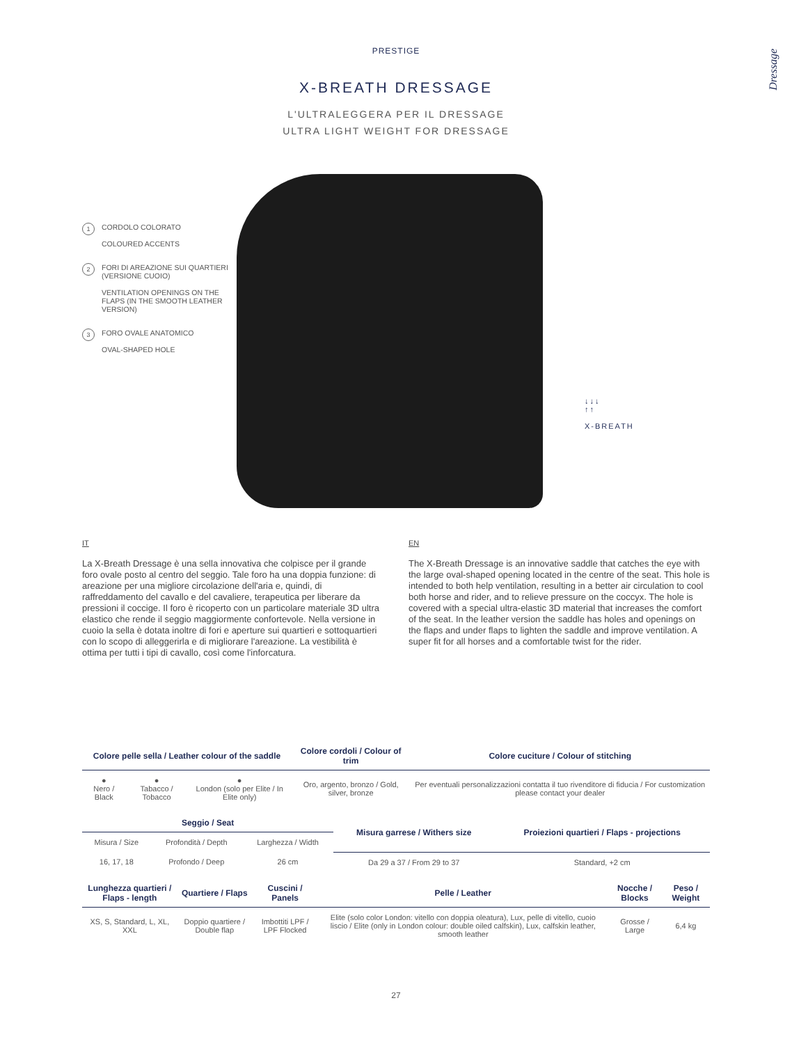PRESTIGE
X-BREATH DRESSAGE
L'ULTRALEGGERA PER IL DRESSAGE
ULTRA LIGHT WEIGHT FOR DRESSAGE
Dressage
1 CORDOLO COLORATO
COLOURED ACCENTS
2 FORI DI AREAZIONE SUI QUARTIERI (VERSIONE CUOIO)
VENTILATION OPENINGS ON THE FLAPS (IN THE SMOOTH LEATHER VERSION)
3 FORO OVALE ANATOMICO
OVAL-SHAPED HOLE
↓↓↓
↑↑
X-BREATH
IT
La X-Breath Dressage è una sella innovativa che colpisce per il grande foro ovale posto al centro del seggio. Tale foro ha una doppia funzione: di areazione per una migliore circolazione dell'aria e, quindi, di raffreddamento del cavallo e del cavaliere, terapeutica per liberare da pressioni il coccige. Il foro è ricoperto con un particolare materiale 3D ultra elastico che rende il seggio maggiormente confortevole. Nella versione in cuoio la sella è dotata inoltre di fori e aperture sui quartieri e sottoquartieri con lo scopo di alleggerirla e di migliorare l'areazione. La vestibilità è ottima per tutti i tipi di cavallo, così come l'inforcatura.
EN
The X-Breath Dressage is an innovative saddle that catches the eye with the large oval-shaped opening located in the centre of the seat. This hole is intended to both help ventilation, resulting in a better air circulation to cool both horse and rider, and to relieve pressure on the coccyx. The hole is covered with a special ultra-elastic 3D material that increases the comfort of the seat. In the leather version the saddle has holes and openings on the flaps and under flaps to lighten the saddle and improve ventilation. A super fit for all horses and a comfortable twist for the rider.
| Colore pelle sella / Leather colour of the saddle | | | Colore cordoli / Colour of trim | Colore cuciture / Colour of stitching |
| --- | --- | --- | --- | --- |
| ● Nero / Black | ● Tabacco / Tobacco | ● London (solo per Elite / In Elite only) | Oro, argento, bronzo / Gold, silver, bronze | Per eventuali personalizzazioni contatta il tuo rivenditore di fiducia / For customization please contact your dealer |
| Seggio / Seat | | | Misura garrese / Withers size | Proiezioni quartieri / Flaps - projections |
| --- | --- | --- | --- | --- |
| Misura / Size | Profondità / Depth | Larghezza / Width | | |
| 16, 17, 18 | Profondo / Deep | 26 cm | Da 29 a 37 / From 29 to 37 | Standard, +2 cm |
| Lunghezza quartieri / Flaps - length | Quartiere / Flaps | Cuscini / Panels | Pelle / Leather | Nocche / Blocks | Peso / Weight |
| --- | --- | --- | --- | --- | --- |
| XS, S, Standard, L, XL, XXL | Doppio quartiere / Double flap | Imbottiti LPF / LPF Flocked | Elite (solo color London: vitello con doppia oleatura), Lux, pelle di vitello, cuoio liscio / Elite (only in London colour: double oiled calfskin), Lux, calfskin leather, smooth leather | Grosse / Large | 6,4 kg |
27